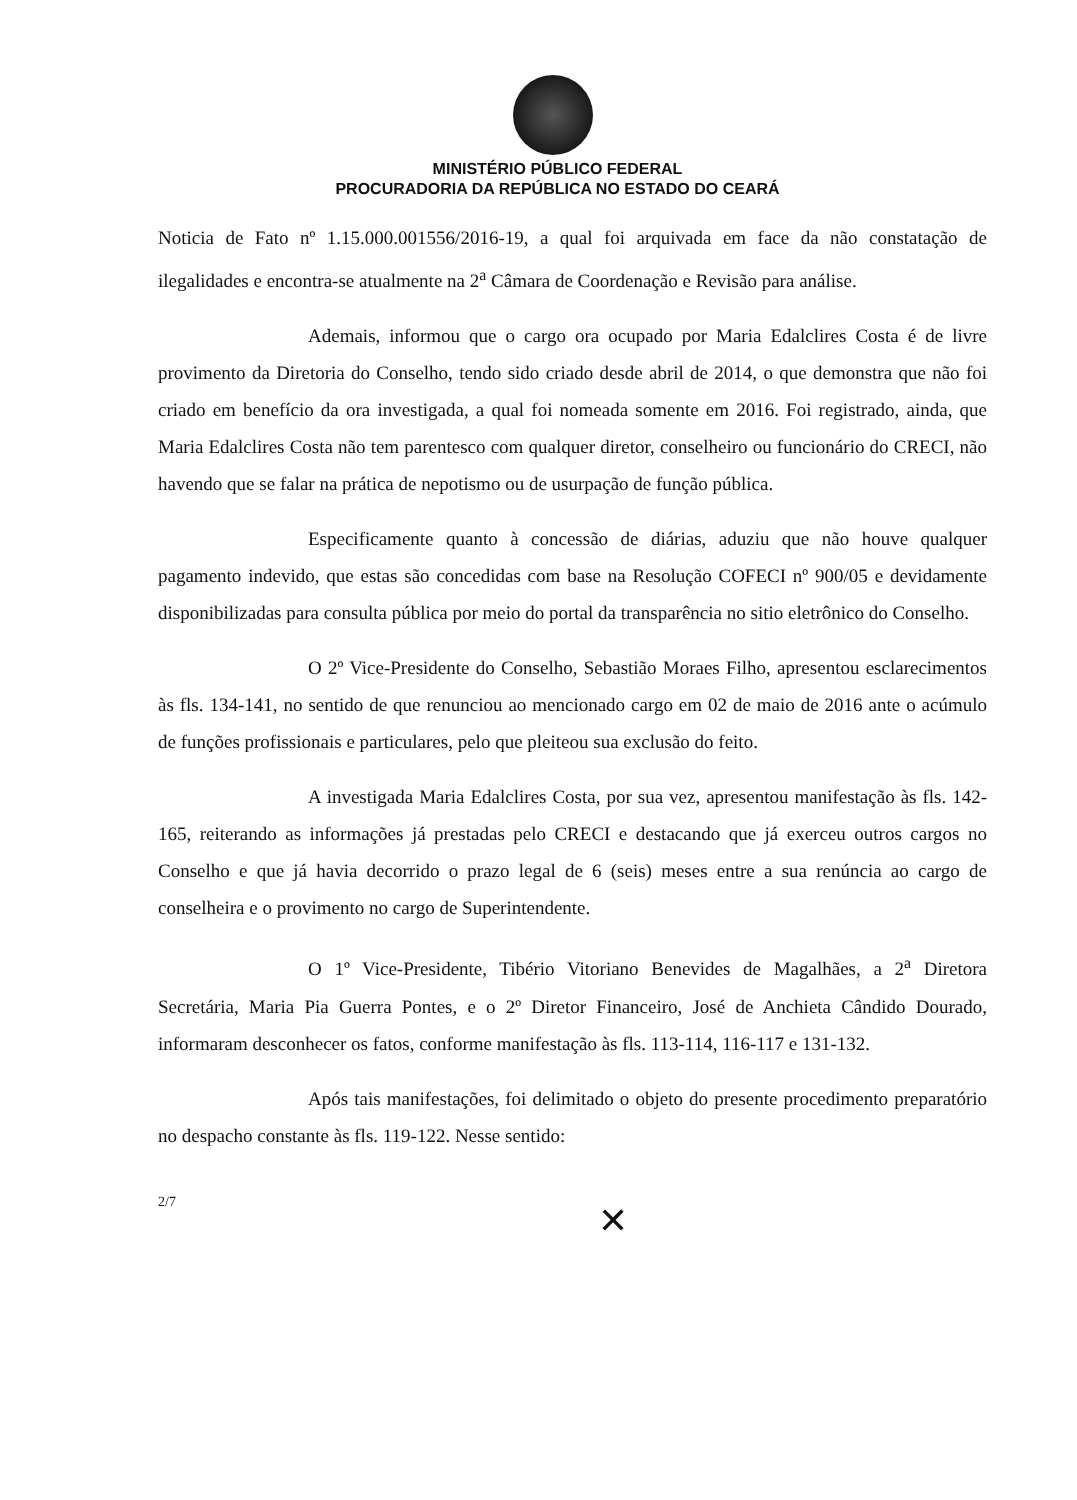MINISTÉRIO PÚBLICO FEDERAL
PROCURADORIA DA REPÚBLICA NO ESTADO DO CEARÁ
Noticia de Fato nº 1.15.000.001556/2016-19, a qual foi arquivada em face da não constatação de ilegalidades e encontra-se atualmente na 2<sup>a</sup> Câmara de Coordenação e Revisão para análise.
Ademais, informou que o cargo ora ocupado por Maria Edalclires Costa é de livre provimento da Diretoria do Conselho, tendo sido criado desde abril de 2014, o que demonstra que não foi criado em benefício da ora investigada, a qual foi nomeada somente em 2016. Foi registrado, ainda, que Maria Edalclires Costa não tem parentesco com qualquer diretor, conselheiro ou funcionário do CRECI, não havendo que se falar na prática de nepotismo ou de usurpação de função pública.
Especificamente quanto à concessão de diárias, aduziu que não houve qualquer pagamento indevido, que estas são concedidas com base na Resolução COFECI nº 900/05 e devidamente disponibilizadas para consulta pública por meio do portal da transparência no sitio eletrônico do Conselho.
O 2º Vice-Presidente do Conselho, Sebastião Moraes Filho, apresentou esclarecimentos às fls. 134-141, no sentido de que renunciou ao mencionado cargo em 02 de maio de 2016 ante o acúmulo de funções profissionais e particulares, pelo que pleiteou sua exclusão do feito.
A investigada Maria Edalclires Costa, por sua vez, apresentou manifestação às fls. 142-165, reiterando as informações já prestadas pelo CRECI e destacando que já exerceu outros cargos no Conselho e que já havia decorrido o prazo legal de 6 (seis) meses entre a sua renúncia ao cargo de conselheira e o provimento no cargo de Superintendente.
O 1º Vice-Presidente, Tibério Vitoriano Benevides de Magalhães, a 2<sup>a</sup> Diretora Secretária, Maria Pia Guerra Pontes, e o 2º Diretor Financeiro, José de Anchieta Cândido Dourado, informaram desconhecer os fatos, conforme manifestação às fls. 113-114, 116-117 e 131-132.
Após tais manifestações, foi delimitado o objeto do presente procedimento preparatório no despacho constante às fls. 119-122. Nesse sentido:
2/7
✕